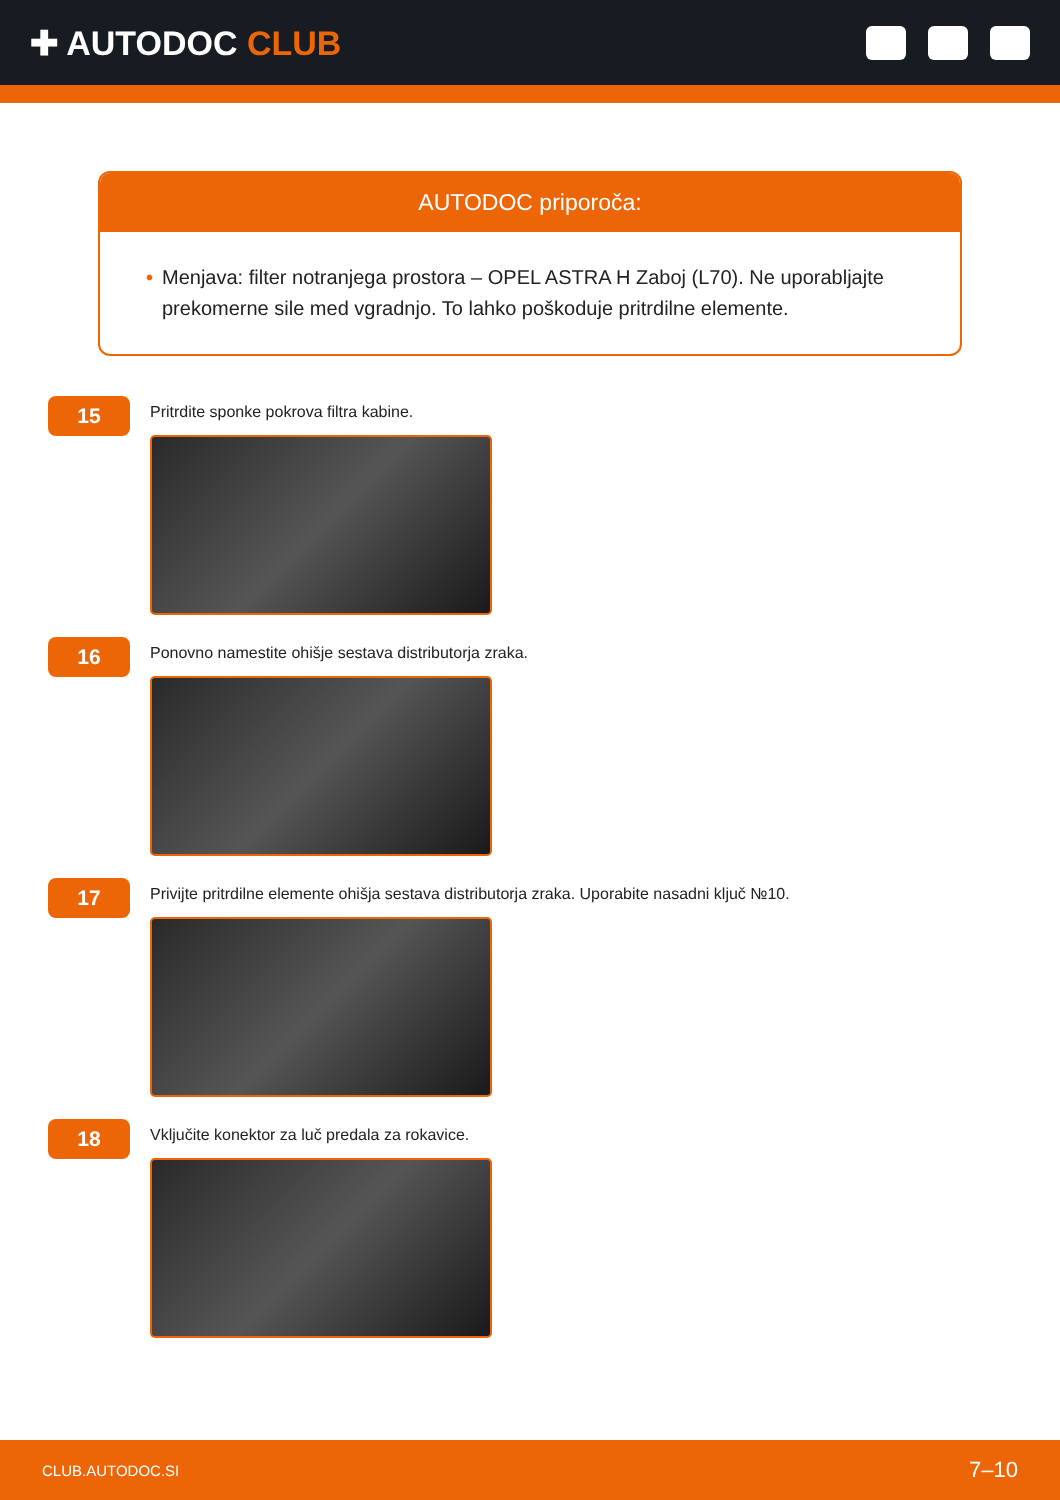✚ AUTODOC CLUB
AUTODOC priporoča:
• Menjava: filter notranjega prostora – OPEL ASTRA H Zaboj (L70). Ne uporabljajte prekomerne sile med vgradnjo. To lahko poškoduje pritrdilne elemente.
15
Pritrdite sponke pokrova filtra kabine.
16
Ponovno namestite ohišje sestava distributorja zraka.
17
Privijte pritrdilne elemente ohišja sestava distributorja zraka. Uporabite nasadni ključ №10.
18
Vključite konektor za luč predala za rokavice.
CLUB.AUTODOC.SI 7–10